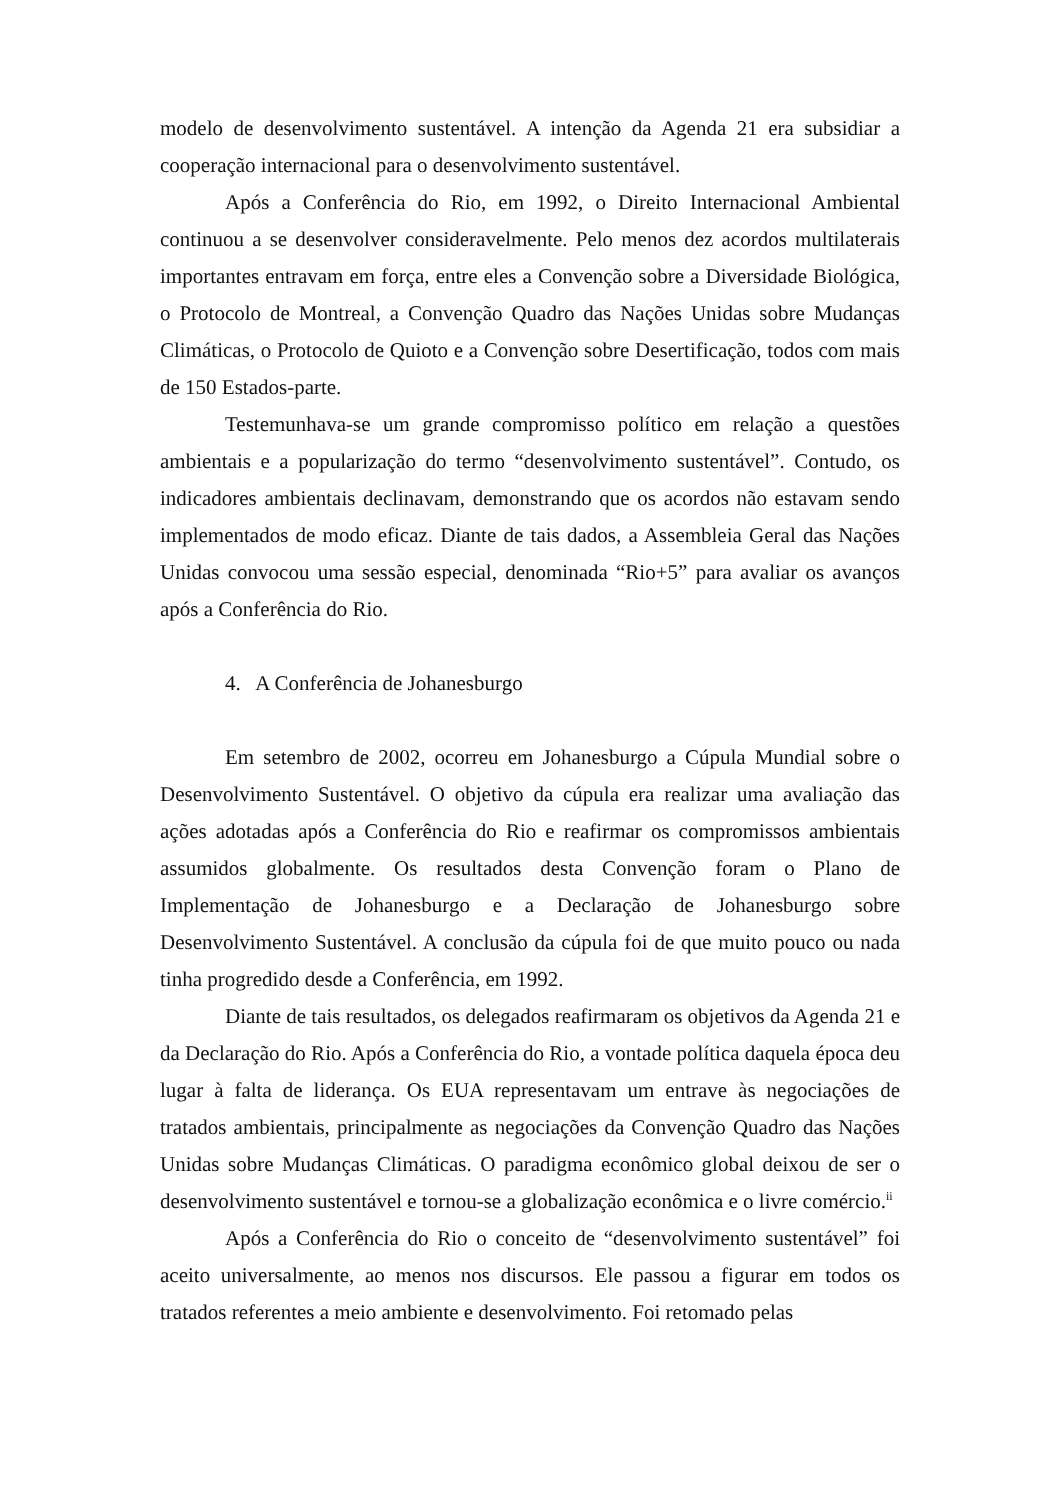modelo de desenvolvimento sustentável. A intenção da Agenda 21 era subsidiar a cooperação internacional para o desenvolvimento sustentável.
Após a Conferência do Rio, em 1992, o Direito Internacional Ambiental continuou a se desenvolver consideravelmente. Pelo menos dez acordos multilaterais importantes entravam em força, entre eles a Convenção sobre a Diversidade Biológica, o Protocolo de Montreal, a Convenção Quadro das Nações Unidas sobre Mudanças Climáticas, o Protocolo de Quioto e a Convenção sobre Desertificação, todos com mais de 150 Estados-parte.
Testemunhava-se um grande compromisso político em relação a questões ambientais e a popularização do termo “desenvolvimento sustentável”. Contudo, os indicadores ambientais declinavam, demonstrando que os acordos não estavam sendo implementados de modo eficaz. Diante de tais dados, a Assembleia Geral das Nações Unidas convocou uma sessão especial, denominada “Rio+5” para avaliar os avanços após a Conferência do Rio.
4. A Conferência de Johanesburgo
Em setembro de 2002, ocorreu em Johanesburgo a Cúpula Mundial sobre o Desenvolvimento Sustentável. O objetivo da cúpula era realizar uma avaliação das ações adotadas após a Conferência do Rio e reafirmar os compromissos ambientais assumidos globalmente. Os resultados desta Convenção foram o Plano de Implementação de Johanesburgo e a Declaração de Johanesburgo sobre Desenvolvimento Sustentável. A conclusão da cúpula foi de que muito pouco ou nada tinha progredido desde a Conferência, em 1992.
Diante de tais resultados, os delegados reafirmaram os objetivos da Agenda 21 e da Declaração do Rio. Após a Conferência do Rio, a vontade política daquela época deu lugar à falta de liderança. Os EUA representavam um entrave às negociações de tratados ambientais, principalmente as negociações da Convenção Quadro das Nações Unidas sobre Mudanças Climáticas. O paradigma econômico global deixou de ser o desenvolvimento sustentável e tornou-se a globalização econômica e o livre comércio.<sup>ii</sup>
Após a Conferência do Rio o conceito de “desenvolvimento sustentável” foi aceito universalmente, ao menos nos discursos. Ele passou a figurar em todos os tratados referentes a meio ambiente e desenvolvimento. Foi retomado pelas